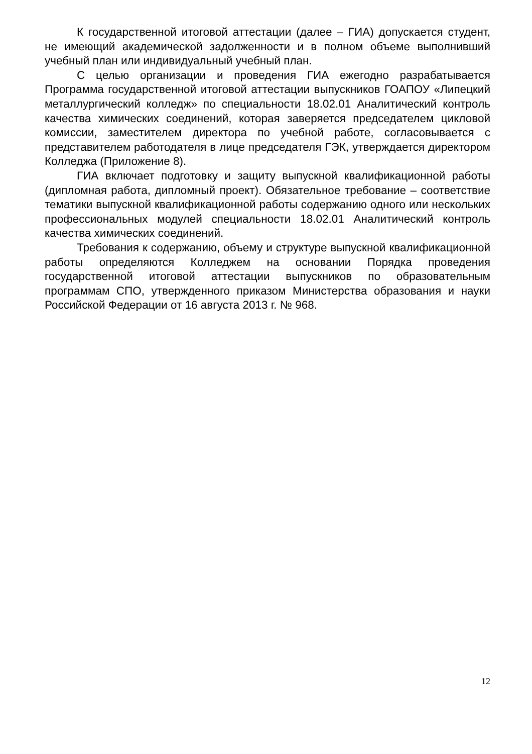К государственной итоговой аттестации (далее – ГИА) допускается студент, не имеющий академической задолженности и в полном объеме выполнивший учебный план или индивидуальный учебный план.
С целью организации и проведения ГИА ежегодно разрабатывается Программа государственной итоговой аттестации выпускников ГОАПОУ «Липецкий металлургический колледж» по специальности 18.02.01 Аналитический контроль качества химических соединений, которая заверяется председателем цикловой комиссии, заместителем директора по учебной работе, согласовывается с представителем работодателя в лице председателя ГЭК, утверждается директором Колледжа (Приложение 8).
ГИА включает подготовку и защиту выпускной квалификационной работы (дипломная работа, дипломный проект). Обязательное требование – соответствие тематики выпускной квалификационной работы содержанию одного или нескольких профессиональных модулей специальности 18.02.01 Аналитический контроль качества химических соединений.
Требования к содержанию, объему и структуре выпускной квалификационной работы определяются Колледжем на основании Порядка проведения государственной итоговой аттестации выпускников по образовательным программам СПО, утвержденного приказом Министерства образования и науки Российской Федерации от 16 августа 2013 г. № 968.
12